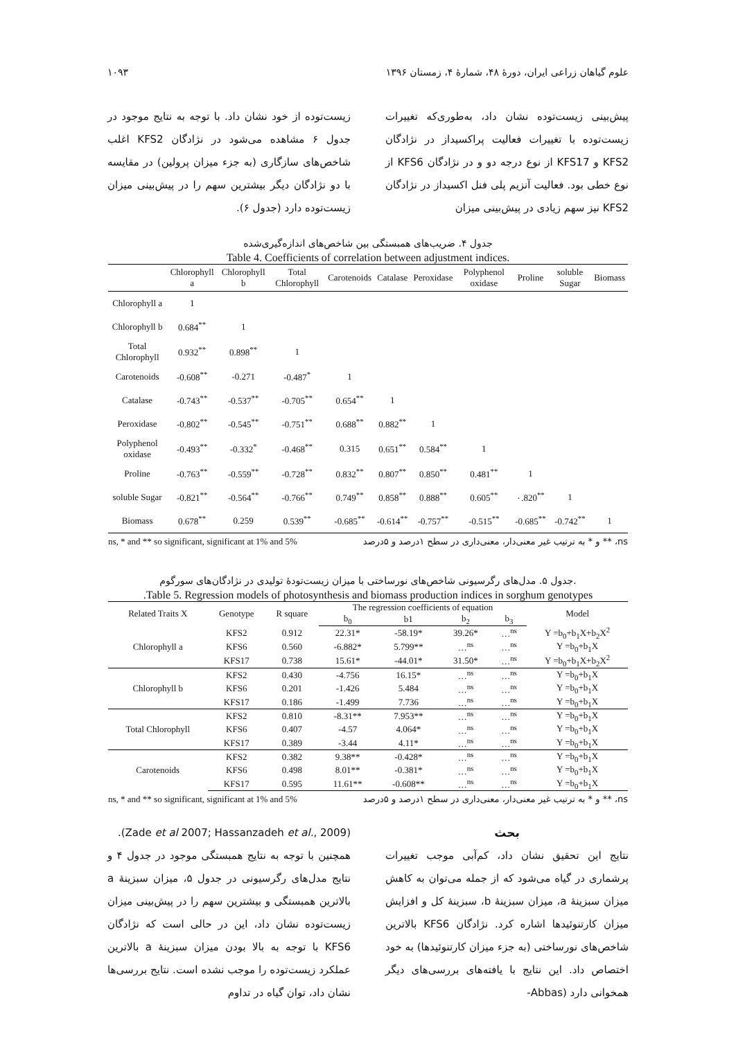علوم گیاهان زراعی ایران، دورهٔ ۴۸، شمارهٔ ۴، زمستان ۱۳۹۶ ۱۰۹۳
پیش‌بینی زیست‌توده نشان داد، به‌طوری‌که تغییرات زیست‌توده با تغییرات فعالیت پراکسیداز در نژادگان KFS2 و KFS17 از نوع درجه دو و در نژادگان KFS6 از نوع خطی بود. فعالیت آنزیم پلی فنل اکسیداز در نژادگان KFS2 نیز سهم زیادی در پیش‌بینی میزان
زیست‌توده از خود نشان داد. با توجه به نتایج موجود در جدول ۶ مشاهده می‌شود در نژادگان KFS2 اغلب شاخص‌های سازگاری (به جزء میزان پرولین) در مقایسه با دو نژادگان دیگر بیشترین سهم را در پیش‌بینی میزان زیست‌توده دارد (جدول ۶).
جدول ۴. ضریب‌های همبستگی بین شاخص‌های اندازه‌گیری‌شده
Table 4. Coefficients of correlation between adjustment indices.
| | Chlorophyll a | Chlorophyll b | Total Chlorophyll | Carotenoids | Catalase | Peroxidase | Polyphenol oxidase | Proline | soluble Sugar | Biomass |
| --- | --- | --- | --- | --- | --- | --- | --- | --- | --- | --- |
| Chlorophyll a | 1 | | | | | | | | | |
| Chlorophyll b | 0.684<sup>**</sup> | 1 | | | | | | | | |
| Total Chlorophyll | 0.932<sup>**</sup> | 0.898<sup>**</sup> | 1 | | | | | | | |
| Carotenoids | -0.608<sup>**</sup> | -0.271 | -0.487<sup>*</sup> | 1 | | | | | | |
| Catalase | -0.743<sup>**</sup> | -0.537<sup>**</sup> | -0.705<sup>**</sup> | 0.654<sup>**</sup> | 1 | | | | | |
| Peroxidase | -0.802<sup>**</sup> | -0.545<sup>**</sup> | -0.751<sup>**</sup> | 0.688<sup>**</sup> | 0.882<sup>**</sup> | 1 | | | | |
| Polyphenol oxidase | -0.493<sup>**</sup> | -0.332<sup>*</sup> | -0.468<sup>**</sup> | 0.315 | 0.651<sup>**</sup> | 0.584<sup>**</sup> | 1 | | | |
| Proline | -0.763<sup>**</sup> | -0.559<sup>**</sup> | -0.728<sup>**</sup> | 0.832<sup>**</sup> | 0.807<sup>**</sup> | 0.850<sup>**</sup> | 0.481<sup>**</sup> | 1 | | |
| soluble Sugar | -0.821<sup>**</sup> | -0.564<sup>**</sup> | -0.766<sup>**</sup> | 0.749<sup>**</sup> | 0.858<sup>**</sup> | 0.888<sup>**</sup> | 0.605<sup>**</sup> | ٠.820<sup>**</sup> | 1 | |
| Biomass | 0.678<sup>**</sup> | 0.259 | 0.539<sup>**</sup> | -0.685<sup>**</sup> | -0.614<sup>**</sup> | -0.757<sup>**</sup> | -0.515<sup>**</sup> | -0.685<sup>**</sup> | -0.742<sup>**</sup> | 1 |
ns, * and ** so significant, significant at 1% and 5% ns، ** و * به ترتیب غیر معنی‌دار، معنی‌داری در سطح ۱درصد و ۵درصد
جدول ۵. مدل‌های رگرسیونی شاخص‌های نورساختی با میزان زیست‌تودهٔ تولیدی در نژادگان‌های سورگوم.
.Table 5. Regression models of photosynthesis and biomass production indices in sorghum genotypes
| Related Traits X | Genotype | R square | The regression coefficients of equation | | | | Model |
| --- | --- | --- | --- | --- | --- | --- | --- |
| | | | b<sub>0</sub> | b1 | b<sub>2</sub> | b<sub>3</sub> | |
| Chlorophyll a | KFS2 | 0.912 | 22.31* | -58.19* | 39.26* | …<sup>ns</sup> | Y =b<sub>0</sub>+b<sub>1</sub>X+b<sub>2</sub>X<sup>2</sup> |
| | KFS6 | 0.560 | -6.882* | 5.799** | …<sup>ns</sup> | …<sup>ns</sup> | Y =b<sub>0</sub>+b<sub>1</sub>X |
| | KFS17 | 0.738 | 15.61* | -44.01* | 31.50* | …<sup>ns</sup> | Y =b<sub>0</sub>+b<sub>1</sub>X+b<sub>2</sub>X<sup>2</sup> |
| Chlorophyll b | KFS2 | 0.430 | -4.756 | 16.15* | …<sup>ns</sup> | …<sup>ns</sup> | Y =b<sub>0</sub>+b<sub>1</sub>X |
| | KFS6 | 0.201 | -1.426 | 5.484 | …<sup>ns</sup> | …<sup>ns</sup> | Y =b<sub>0</sub>+b<sub>1</sub>X |
| | KFS17 | 0.186 | -1.499 | 7.736 | …<sup>ns</sup> | …<sup>ns</sup> | Y =b<sub>0</sub>+b<sub>1</sub>X |
| Total Chlorophyll | KFS2 | 0.810 | -8.31** | 7.953** | …<sup>ns</sup> | …<sup>ns</sup> | Y =b<sub>0</sub>+b<sub>1</sub>X |
| | KFS6 | 0.407 | -4.57 | 4.064* | …<sup>ns</sup> | …<sup>ns</sup> | Y =b<sub>0</sub>+b<sub>1</sub>X |
| | KFS17 | 0.389 | -3.44 | 4.11* | …<sup>ns</sup> | …<sup>ns</sup> | Y =b<sub>0</sub>+b<sub>1</sub>X |
| Carotenoids | KFS2 | 0.382 | 9.38** | -0.428* | …<sup>ns</sup> | …<sup>ns</sup> | Y =b<sub>0</sub>+b<sub>1</sub>X |
| | KFS6 | 0.498 | 8.01** | -0.381* | …<sup>ns</sup> | …<sup>ns</sup> | Y =b<sub>0</sub>+b<sub>1</sub>X |
| | KFS17 | 0.595 | 11.61** | -0.608** | …<sup>ns</sup> | …<sup>ns</sup> | Y =b<sub>0</sub>+b<sub>1</sub>X |
ns, * and ** so significant, significant at 1% and 5% ns، ** و * به ترتیب غیر معنی‌دار، معنی‌داری در سطح ۱درصد و ۵درصد
بحث
نتایج این تحقیق نشان داد، کم‌آبی موجب تغییرات پرشماری در گیاه می‌شود که از جمله می‌توان به کاهش میزان سبزینهٔ a، میزان سبزینهٔ b، سبزینهٔ کل و افزایش میزان کارتنوئیدها اشاره کرد. نژادگان KFS6 بالاترین شاخص‌های نورساختی (به جزء میزان کارتنوئیدها) به خود اختصاص داد. این نتایج با یافته‌های بررسی‌های دیگر همخوانی دارد (Abbas-
.(Zade et al 2007; Hassanzadeh et al., 2009)
همچنین با توجه به نتایج همبستگی موجود در جدول ۴ و نتایج مدل‌های رگرسیونی در جدول ۵، میزان سبزینهٔ a بالاترین همبستگی و بیشترین سهم را در پیش‌بینی میزان زیست‌توده نشان داد، این در حالی است که نژادگان KFS6 با توجه به بالا بودن میزان سبزینهٔ a بالاترین عملکرد زیست‌توده را موجب نشده است. نتایج بررسی‌ها نشان داد، توان گیاه در تداوم